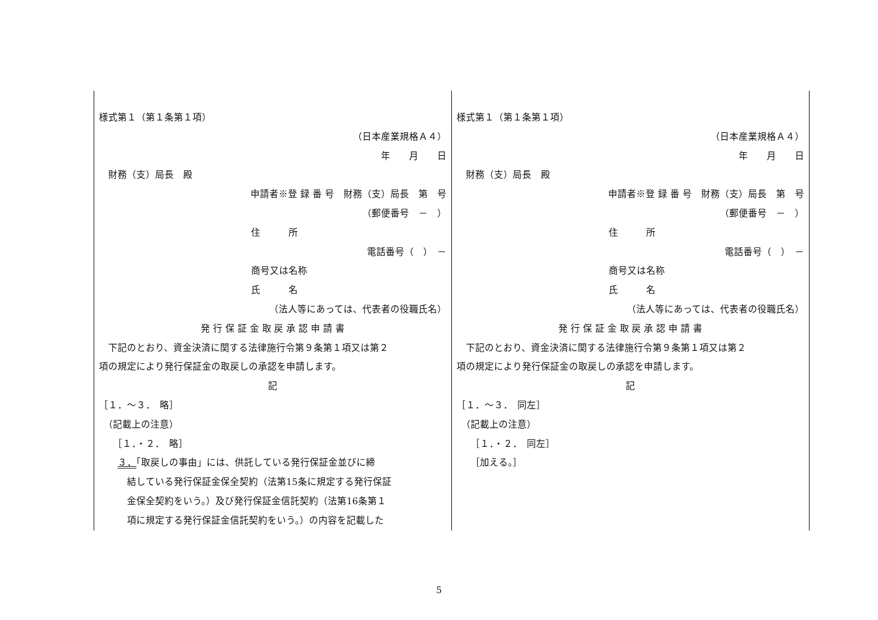| 様式第１（第１条第１項） （日本産業規格Ａ４） 年 月 日 財務（支）局長 殿 申請者※登 録 番 号 財務（支）局長 第 号 （郵便番号 － ） 住 所 電話番号（ ） － 商号又は名称 氏 名 （法人等にあっては、代表者の役職氏名） 発 行 保 証 金 取 戻 承 認 申 請 書 下記のとおり、資金決済に関する法律施行令第９条第１項又は第２ 項の規定により発行保証金の取戻しの承認を申請します。 記 ［１．～３． 略］ （記載上の注意） ［１．・２． 略］ ３． 「取戻しの事由」には、供託している発行保証金並びに締 結している発行保証金保全契約（法第15条に規定する発行保証 金保全契約をいう。）及び発行保証金信託契約（法第16条第１ 項に規定する発行保証金信託契約をいう。）の内容を記載した | 様式第１（第１条第１項） （日本産業規格Ａ４） 年 月 日 財務（支）局長 殿 申請者※登 録 番 号 財務（支）局長 第 号 （郵便番号 － ） 住 所 電話番号（ ） － 商号又は名称 氏 名 （法人等にあっては、代表者の役職氏名） 発 行 保 証 金 取 戻 承 認 申 請 書 下記のとおり、資金決済に関する法律施行令第９条第１項又は第２ 項の規定により発行保証金の取戻しの承認を申請します。 記 ［１．～３． 同左］ （記載上の注意） ［１．・２． 同左］ ［加える。］ |
5